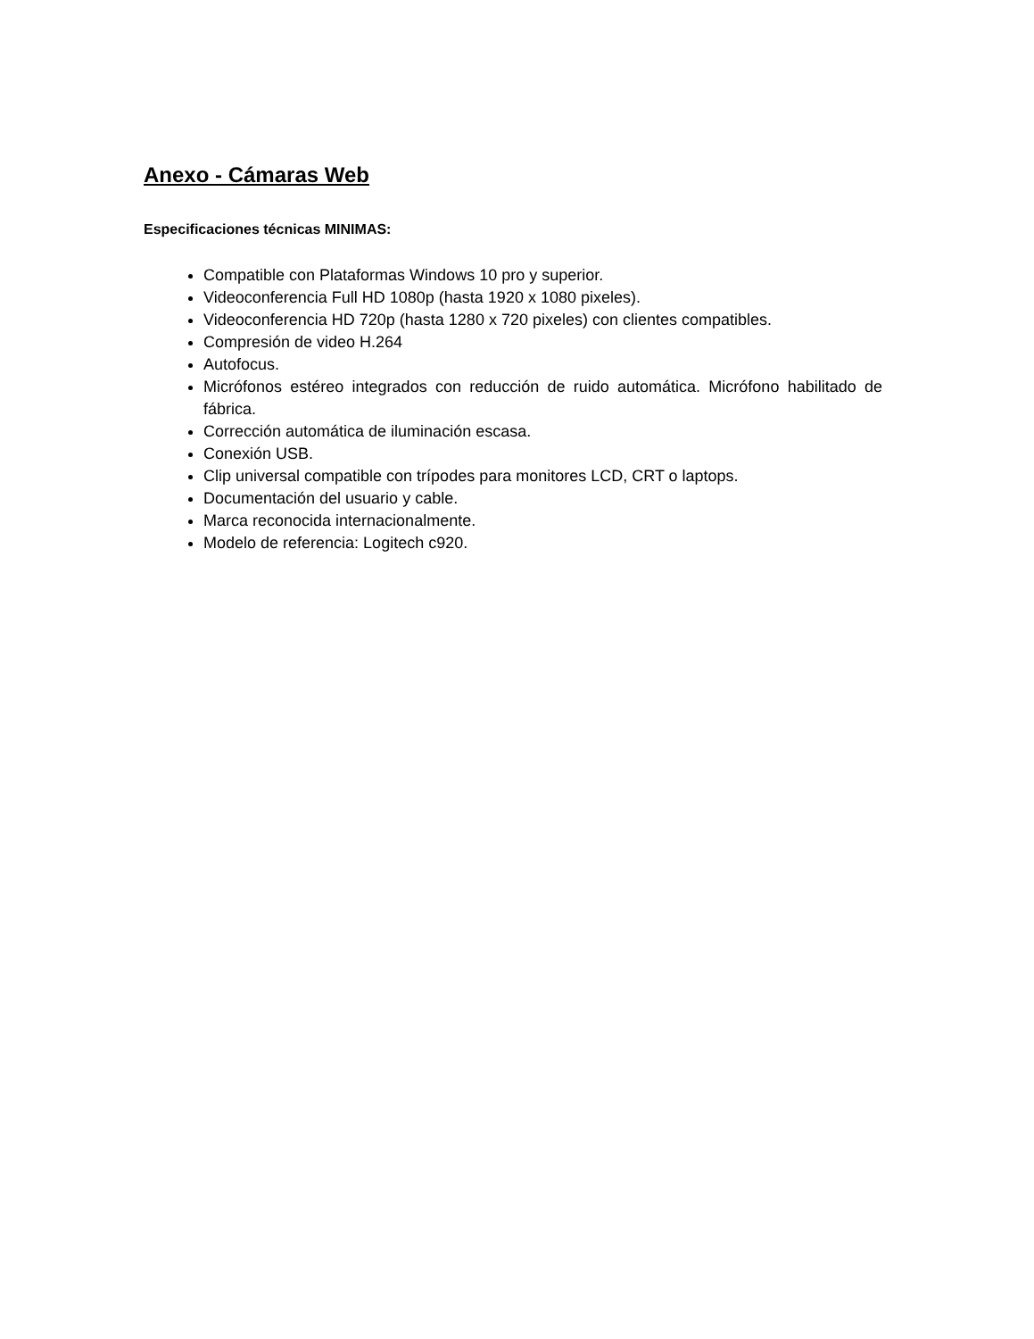Anexo - Cámaras Web
Especificaciones técnicas MINIMAS:
Compatible con Plataformas Windows 10 pro y superior.
Videoconferencia Full HD 1080p (hasta 1920 x 1080 pixeles).
Videoconferencia HD 720p (hasta 1280 x 720 pixeles) con clientes compatibles.
Compresión de video H.264
Autofocus.
Micrófonos estéreo integrados con reducción de ruido automática. Micrófono habilitado de fábrica.
Corrección automática de iluminación escasa.
Conexión USB.
Clip universal compatible con trípodes para monitores LCD, CRT o laptops.
Documentación del usuario y cable.
Marca reconocida internacionalmente.
Modelo de referencia: Logitech c920.